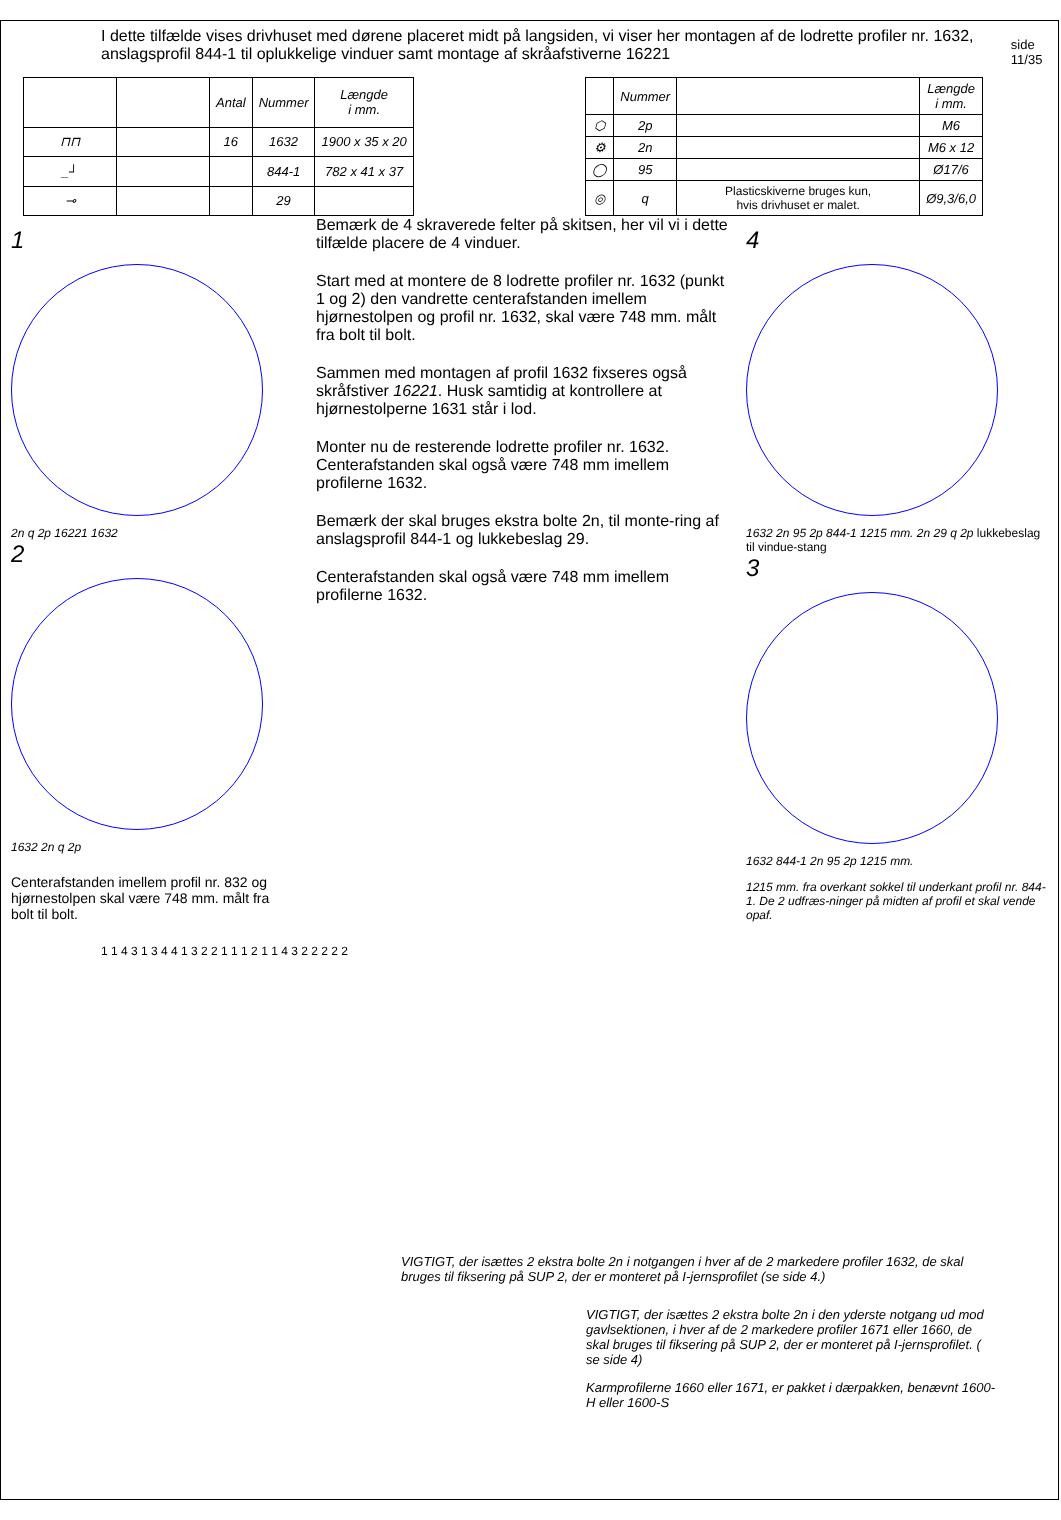I dette tilfælde vises drivhuset med dørene placeret midt på langsiden, vi viser her montagen af de lodrette profiler nr. 1632, anslagsprofil 844-1 til oplukkelige vinduer samt montage af skråafstiverne 16221
side 11/35
| | | Antal | Nummer | Længde i mm. |
| --- | --- | --- | --- | --- |
| ⊓⊓ | | 16 | 1632 | 1900 x 35 x 20 |
| _┘ | | | 844-1 | 782 x 41 x 37 |
| ⊸ | | | 29 | |
| | Nummer | | Længde i mm. |
| --- | --- | --- | --- |
| ⬡ | 2p | | M6 |
| ⚙ | 2n | | M6 x 12 |
| ◯ | 95 | | Ø17/6 |
| ◎ | q | Plasticskiverne bruges kun, hvis drivhuset er malet. | Ø9,3/6,0 |
1
2n q 2p 16221 1632
2
1632 2n q 2p
Centerafstanden imellem profil nr. 832 og hjørnestolpen skal være 748 mm. målt fra bolt til bolt.
Bemærk de 4 skraverede felter på skitsen, her vil vi i dette tilfælde placere de 4 vinduer.
Start med at montere de 8 lodrette profiler nr. 1632 (punkt 1 og 2) den vandrette centerafstanden imellem hjørnestolpen og profil nr. 1632, skal være 748 mm. målt fra bolt til bolt.
Sammen med montagen af profil 1632 fixseres også skråfstiver 16221. Husk samtidig at kontrollere at hjørnestolperne 1631 står i lod.
Monter nu de resterende lodrette profiler nr. 1632. Centerafstanden skal også være 748 mm imellem profilerne 1632.
Bemærk der skal bruges ekstra bolte 2n, til monte-ring af anslagsprofil 844-1 og lukkebeslag 29.
Centerafstanden skal også være 748 mm imellem profilerne 1632.
4
1632 2n 95 2p 844-1 1215 mm. 2n 29 q 2p lukkebeslag til vindue-stang
3
1632 844-1 2n 95 2p 1215 mm.
1215 mm. fra overkant sokkel til underkant profil nr. 844-1. De 2 udfræs-ninger på midten af profil et skal vende opaf.
1 1 4 3 1 3 4 4 1 3 2 2 1 1 1 2 1 1 4 3 2 2 2 2 2
VIGTIGT, der isættes 2 ekstra bolte 2n i notgangen i hver af de 2 markedere profiler 1632, de skal bruges til fiksering på SUP 2, der er monteret på I-jernsprofilet (se side 4.)
VIGTIGT, der isættes 2 ekstra bolte 2n i den yderste notgang ud mod gavlsektionen, i hver af de 2 markedere profiler 1671 eller 1660, de skal bruges til fiksering på SUP 2, der er monteret på I-jernsprofilet. ( se side 4)
Karmprofilerne 1660 eller 1671, er pakket i dærpakken, benævnt 1600-H eller 1600-S